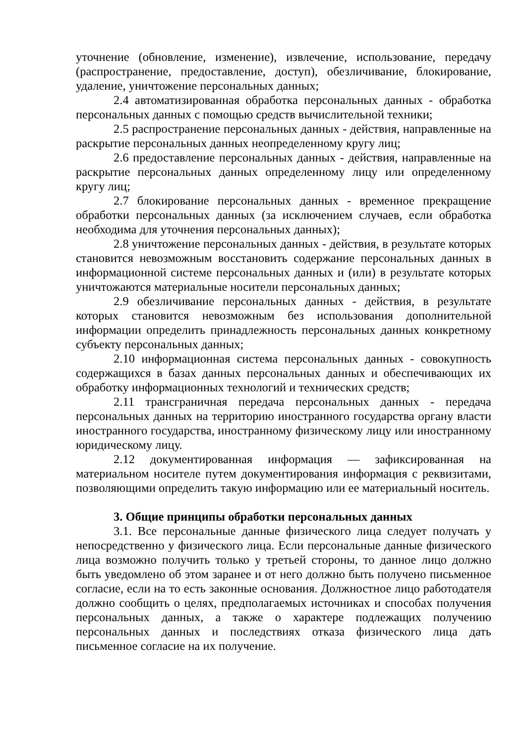уточнение (обновление, изменение), извлечение, использование, передачу (распространение, предоставление, доступ), обезличивание, блокирование, удаление, уничтожение персональных данных;
2.4 автоматизированная обработка персональных данных - обработка персональных данных с помощью средств вычислительной техники;
2.5 распространение персональных данных - действия, направленные на раскрытие персональных данных неопределенному кругу лиц;
2.6 предоставление персональных данных - действия, направленные на раскрытие персональных данных определенному лицу или определенному кругу лиц;
2.7 блокирование персональных данных - временное прекращение обработки персональных данных (за исключением случаев, если обработка необходима для уточнения персональных данных);
2.8 уничтожение персональных данных - действия, в результате которых становится невозможным восстановить содержание персональных данных в информационной системе персональных данных и (или) в результате которых уничтожаются материальные носители персональных данных;
2.9 обезличивание персональных данных - действия, в результате которых становится невозможным без использования дополнительной информации определить принадлежность персональных данных конкретному субъекту персональных данных;
2.10 информационная система персональных данных - совокупность содержащихся в базах данных персональных данных и обеспечивающих их обработку информационных технологий и технических средств;
2.11 трансграничная передача персональных данных - передача персональных данных на территорию иностранного государства органу власти иностранного государства, иностранному физическому лицу или иностранному юридическому лицу.
2.12 документированная информация — зафиксированная на материальном носителе путем документирования информация с реквизитами, позволяющими определить такую информацию или ее материальный носитель.
3. Общие принципы обработки персональных данных
3.1. Все персональные данные физического лица следует получать у непосредственно у физического лица. Если персональные данные физического лица возможно получить только у третьей стороны, то данное лицо должно быть уведомлено об этом заранее и от него должно быть получено письменное согласие, если на то есть законные основания. Должностное лицо работодателя должно сообщить о целях, предполагаемых источниках и способах получения персональных данных, а также о характере подлежащих получению персональных данных и последствиях отказа физического лица дать письменное согласие на их получение.